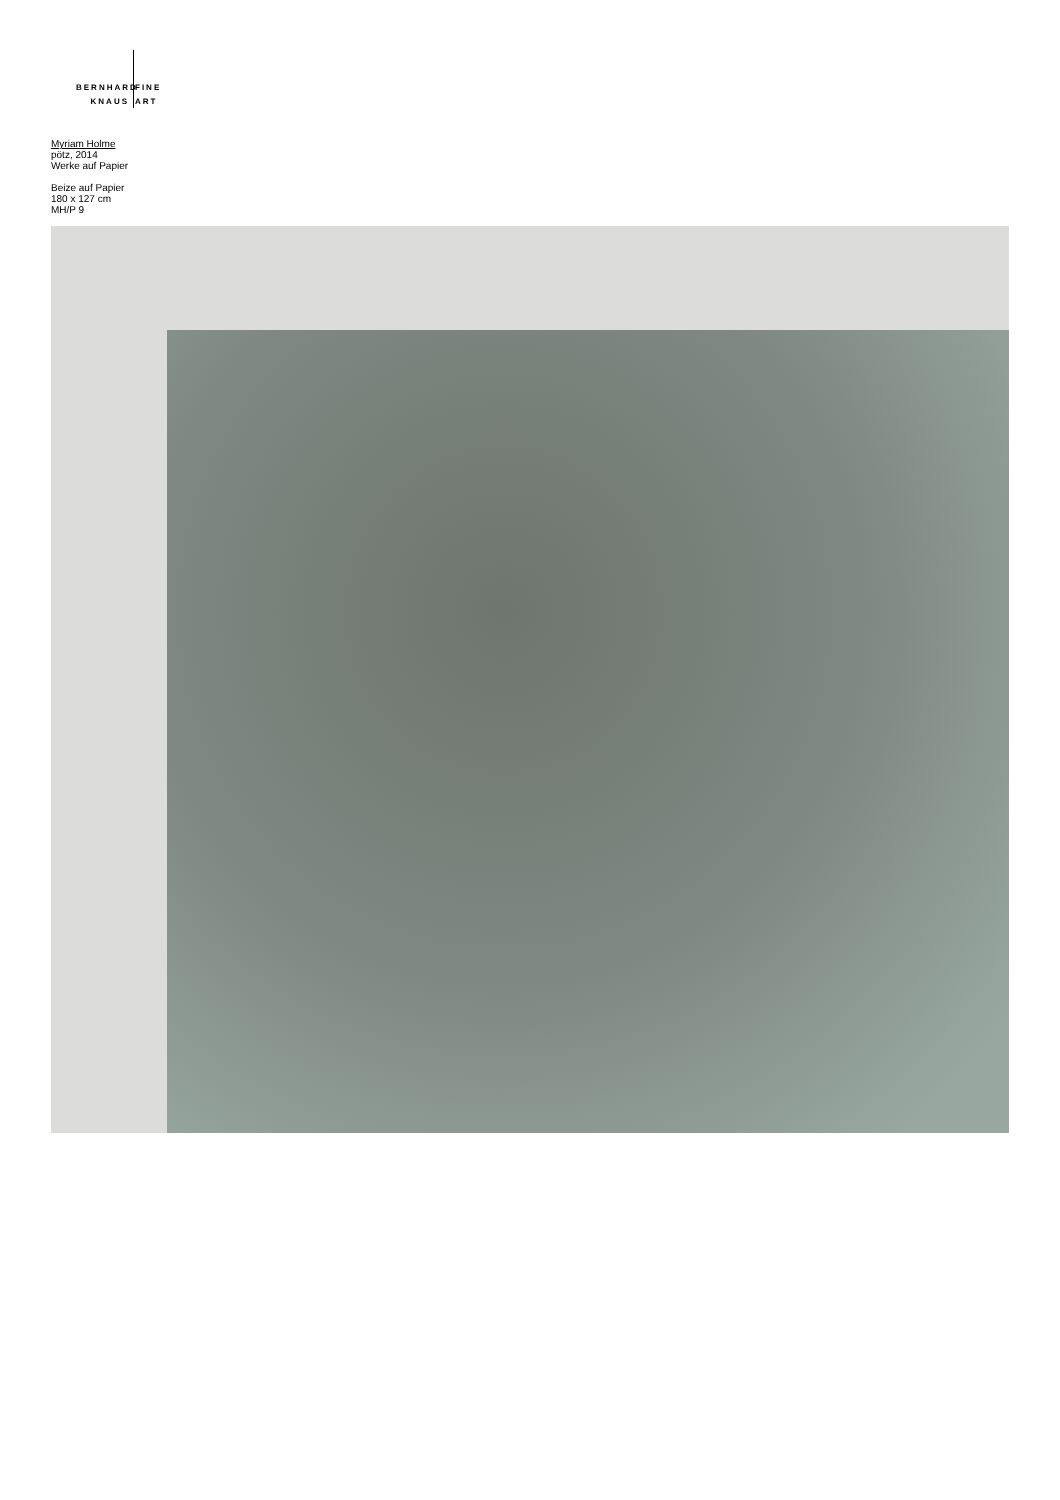BERNHARD FINE
KNAUS ART
Myriam Holme
pötz, 2014
Werke auf Papier
Beize auf Papier
180 x 127 cm
MH/P 9